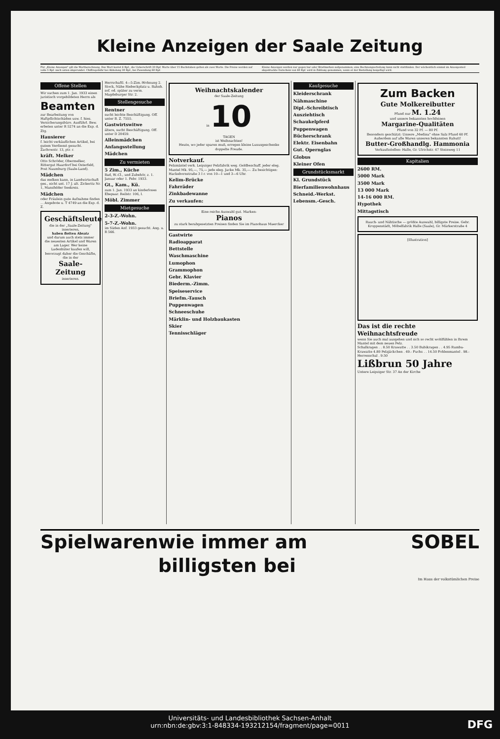Kleine Anzeigen der Saale Zeitung
Für „Kleine Anzeigen" gilt die Wortberechnung. Das Wort kostet 6 Rpf., die Ueberschrift 20 Rpf. Worte über 15 Buchstaben gelten als zwei Worte. Die Preise werden auf volle 5 Rpf. nach unten abgerundet. Chiffregebühr bei Abholung 30 Rpf., bei Zusendung 60 Rpf.
Kleine Anzeigen werden nur gegen bar oder Briefmarken aufgenommen; eine Rechnungserteilung kann nicht stattfinden. Der wöchentlich einmal im Anzeigenteil abgedruckte Gutschein von 60 Rpf. wird in Zahlung genommen, wenn er der Bestellung beigefügt wird.
Offene Stellen
Wir suchen zum 1. Jan. 1933 einen juristisch vorgebildeten Herrn als
Beamten
zur Bearbeitung von Haftpflichtschäden usw. f. hies. Versicherungsbüro. Ausführl. Bew. erbeten unter R 5274 an die Exp. d. Ztg.
Hausierer
f. leicht verkäuflichen Artikel, bei gutem Verdienst gesucht. Zachowstr. 13, ptr. r.
kräft. Melker
Otto Schröder, Obermelker, Rittergut Haardorf bei Osterfeld, Post Naumburg (Saale-Land).
Mädchen
das melken kann, in Landwirtschaft ges., nicht unt. 17 J. alt. Zickeritz Nr. 1, Mansfelder Seekreis.
Mädchen
oder Fräulein gute Aufnahme finden ... Angebote u. T 4749 an die Exp. d. Z.
Geschäftsleute
die in der „Saale-Zeitung" inserieren,
haben flotten Absatz
und darum auch stets immer die neuesten Artikel und Waren am Lager. Wer keine Ladenhüter kaufen will, bevorzugt daher die Geschäfte, die in der
Saale-Zeitung
inserieren.
Herrschaftl. 4—5-Zim.-Wohnung 2. Stock, Nähe Riebeckplatz u. Bahnh. sof. od. später zu verm. Magdeburger Str. 2.
Stellengesuche
Rentner
sucht leichte Beschäftigung. Off. unter B. Z. 7555.
Gastwirtswitwe
ältere, sucht Beschäftigung. Off. unter D 20459.
Alleinmädchen
Anfangsstellung
Mädchen
Zu vermieten
5 Zim., Küche
Bad, W.-Cl., und Zubehör, z. 1. Januar oder 1. Febr. 1933.
Gt., Kam., Kü.
zum 1. Jan. 1933 an kinderloses Ehepaar. Reilstr. 106, I.
Möbl. Zimmer
Mietgesuche
2-3-Z.-Wohn.
5-7-Z.-Wohn.
im Süden Anf. 1933 gesucht. Ang. u. R 566.
Weihnachtskalender
der Saale-Zeitung
in 10
TAGEN
ist Weihnachten!
Heute, wo jeder sparen muß, erregen kleine Luxusgeschenke doppelte Freude.
Notverkauf.
Pelzmäntel verk. Leipziger Pelzfabrik weg. Geldbeschaff. jeder eleg. Mantel Mk. 95,—, 75,— jede eleg. Jacke Mk. 35,—. Zu besichtigen: Hackebornstraße 3 I r. von 10—1 und 3—6 Uhr.
Kelim-Brücke
Fahrräder
Zinkbadewanne
Zu verkaufen:
Eine reiche Auswahl gut. Marken-
Pianos
zu stark herabgesetzten Preisen finden Sie im Pianohaus Maercker
Gastwirte
Radioapparat
Bettstelle
Waschmaschine
Lumophon
Grammophon
Gebr. Klavier
Biederm.-Zimm.
Speiseservice
Briefm.-Tausch
Puppenwagen
Schneeschuhe
Märklin- und Holzbaukasten
Skier
Tennisschläger
Kaufgesuche
Kleiderschrank
Nähmaschine
Dipl.-Schreibtisch
Ausziehtisch
Schaukelpferd
Puppenwagen
Bücherschrank
Elektr. Eisenbahn
Gut. Opernglas
Globus
Kleiner Ofen
Grundstücksmarkt
Kl. Grundstück
Bierfamilienwohnhaus
Schneid.-Werkst.
Lebensm.-Gesch.
Zum Backen
Gute Molkereibutter
Pfund nur M. 1.24
und unsere bekannten hochfeinen
Margarine-Qualitäten
Pfund von 32 Pf. — 80 Pf.
Besonders geschätzt: Unsere „Medina" ohne Salz Pfund 60 Pf.
Außerdem auf alle Waren unseren bekannten Rabatt!
Butter-Großhandlg. Hammonia
Verkaufsstellen: Halle, Gr. Ulrichstr. 47 Steinweg 11
Kapitalien
2600 RM.
5000 Mark
3500 Mark
13 000 Mark
14-16 000 RM.
Hypothek
Mittagstisch
Rauch- und Nähtische — größte Auswahl, billigste Preise. Gebr. Kroppenstädt, Möbelfabrik Halle (Saale), Gr. Märkerstraße 4
[Illustration]
Das ist die rechte Weihnachtsfreude
wenn Sie auch mal ausgehen und sich so recht wohlfühlen in Ihrem Mantel mit dem neuen Pelz.
Schalkragen . . 8.50 Krawatte . . 3.50 Bubikragen . . 4.95 Rumba-Krawatte 4.80 Pelzjäckchen . 49.- Fuchs . . 14.50 Fohlenmantel . 98.- Herrenschal . 9.50
Lißbrun 50 Jahre
Untere Leipziger Str. 37 An der Kirche
Spielwaren wie immer am billigsten bei SOBEL
Im Haus der volkstümlichen Preise
Universitäts- und Landesbibliothek Sachsen-Anhalt
urn:nbn:de:gbv:3:1-848334-193212154/fragment/page=0011
DFG